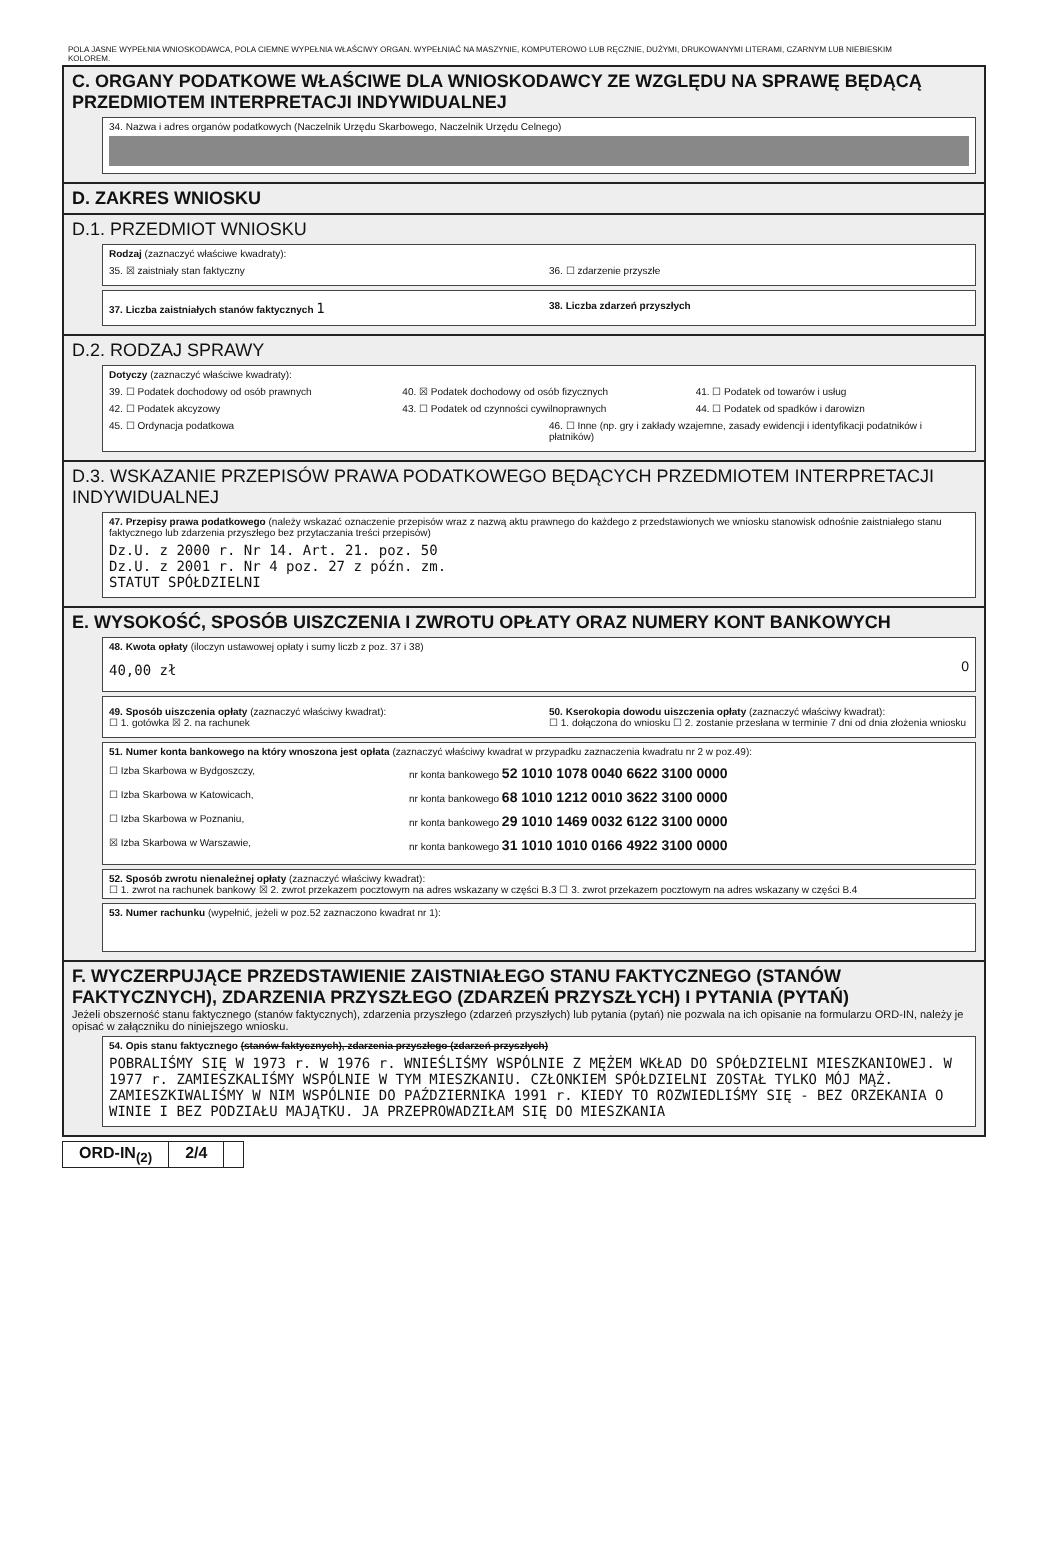POLA JASNE WYPEŁNIA WNIOSKODAWCA, POLA CIEMNE WYPEŁNIA WŁAŚCIWY ORGAN. WYPEŁNIAĆ NA MASZYNIE, KOMPUTEROWO LUB RĘCZNIE, DUŻYMI, DRUKOWANYMI LITERAMI, CZARNYM LUB NIEBIESKIM KOLOREM.
C. ORGANY PODATKOWE WŁAŚCIWE DLA WNIOSKODAWCY ZE WZGLĘDU NA SPRAWĘ BĘDĄCĄ PRZEDMIOTEM INTERPRETACJI INDYWIDUALNEJ
34. Nazwa i adres organów podatkowych (Naczelnik Urzędu Skarbowego, Naczelnik Urzędu Celnego)
D. ZAKRES WNIOSKU
D.1. PRZEDMIOT WNIOSKU
Rodzaj (zaznaczyć właściwe kwadraty):
35. ☒ zaistniały stan faktyczny 36. ☐ zdarzenie przyszłe
37. Liczba zaistniałych stanów faktycznych 1 38. Liczba zdarzeń przyszłych
D.2. RODZAJ SPRAWY
Dotyczy (zaznaczyć właściwe kwadraty):
39. ☐ Podatek dochodowy od osób prawnych 40. ☒ Podatek dochodowy od osób fizycznych 41. ☐ Podatek od towarów i usług
42. ☐ Podatek akcyzowy 43. ☐ Podatek od czynności cywilnoprawnych 44. ☐ Podatek od spadków i darowizn
45. ☐ Ordynacja podatkowa 46. ☐ Inne (np. gry i zakłady wzajemne, zasady ewidencji i identyfikacji podatników i płatników)
D.3. WSKAZANIE PRZEPISÓW PRAWA PODATKOWEGO BĘDĄCYCH PRZEDMIOTEM INTERPRETACJI INDYWIDUALNEJ
47. Przepisy prawa podatkowego (należy wskazać oznaczenie przepisów wraz z nazwą aktu prawnego do każdego z przedstawionych we wniosku stanowisk odnośnie zaistniałego stanu faktycznego lub zdarzenia przyszłego bez przytaczania treści przepisów)
Dz.U. z 2000 r. Nr 14. Art. 21. poz. 50
Dz.U. z 2001 r. Nr 4 poz. 27 z późn. zm.
STATUT SPÓŁDZIELNI
E. WYSOKOŚĆ, SPOSÓB UISZCZENIA I ZWROTU OPŁATY ORAZ NUMERY KONT BANKOWYCH
48. Kwota opłaty (iloczyn ustawowej opłaty i sumy liczb z poz. 37 i 38)
40,00 zł 0
49. Sposób uiszczenia opłaty (zaznaczyć właściwy kwadrat):
☐ 1. gotówka ☒ 2. na rachunek 50. Kserokopia dowodu uiszczenia opłaty (zaznaczyć właściwy kwadrat):
☐ 1. dołączona do wniosku ☐ 2. zostanie przesłana w terminie 7 dni od dnia złożenia wniosku
51. Numer konta bankowego na który wnoszona jest opłata (zaznaczyć właściwy kwadrat w przypadku zaznaczenia kwadratu nr 2 w poz.49):
☐ Izba Skarbowa w Bydgoszczy, nr konta bankowego 52 1010 1078 0040 6622 3100 0000
☐ Izba Skarbowa w Katowicach, nr konta bankowego 68 1010 1212 0010 3622 3100 0000
☐ Izba Skarbowa w Poznaniu, nr konta bankowego 29 1010 1469 0032 6122 3100 0000
☒ Izba Skarbowa w Warszawie, nr konta bankowego 31 1010 1010 0166 4922 3100 0000
52. Sposób zwrotu nienależnej opłaty (zaznaczyć właściwy kwadrat):
☐ 1. zwrot na rachunek bankowy ☒ 2. zwrot przekazem pocztowym na adres wskazany w części B.3 ☐ 3. zwrot przekazem pocztowym na adres wskazany w części B.4
53. Numer rachunku (wypełnić, jeżeli w poz.52 zaznaczono kwadrat nr 1):
F. WYCZERPUJĄCE PRZEDSTAWIENIE ZAISTNIAŁEGO STANU FAKTYCZNEGO (STANÓW FAKTYCZNYCH), ZDARZENIA PRZYSZŁEGO (ZDARZEŃ PRZYSZŁYCH) I PYTANIA (PYTAŃ)
Jeżeli obszerność stanu faktycznego (stanów faktycznych), zdarzenia przyszłego (zdarzeń przyszłych) lub pytania (pytań) nie pozwala na ich opisanie na formularzu ORD-IN, należy je opisać w załączniku do niniejszego wniosku.
54. Opis stanu faktycznego (stanów faktycznych), zdarzenia przyszłego (zdarzeń przyszłych)
POBRALIŚMY SIĘ W 1973 r. W 1976 r. WNIEŚLIŚMY WSPÓLNIE Z MĘŻEM WKŁAD DO SPÓŁDZIELNI MIESZKANIOWEJ. W 1977 r. ZAMIESZKALIŚMY WSPÓLNIE W TYM MIESZKANIU. CZŁONKIEM SPÓŁDZIELNI ZOSTAŁ TYLKO MÓJ MĄŻ. ZAMIESZKIWALIŚMY W NIM WSPÓLNIE DO PAŹDZIERNIKA 1991 r. KIEDY TO ROZWIEDLIŚMY SIĘ - BEZ ORZEKANIA O WINIE I BEZ PODZIAŁU MAJĄTKU. JA PRZEPROWADZIŁAM SIĘ DO MIESZKANIA
ORD-IN<sub>(2)</sub> 2/4